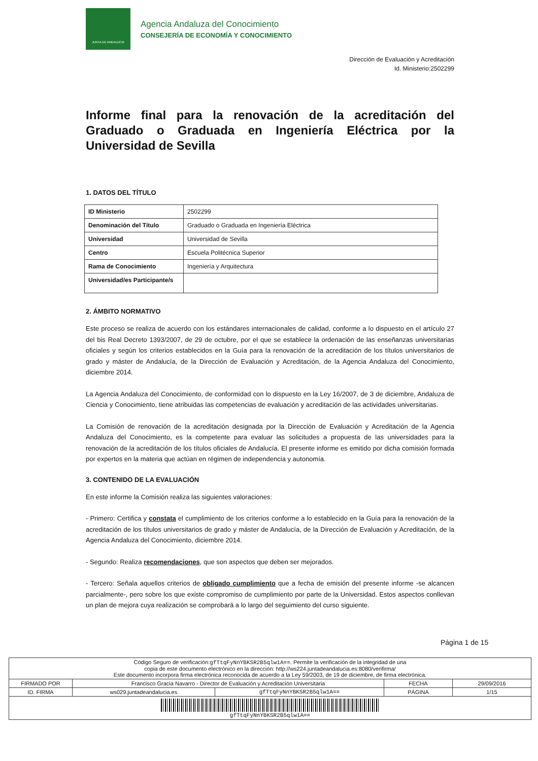JUNTA DE ANDALUCIA
Agencia Andaluza del Conocimiento
CONSEJERÍA DE ECONOMÍA Y CONOCIMIENTO
Dirección de Evaluación y Acreditación
Id. Ministerio:2502299
Informe final para la renovación de la acreditación del Graduado o Graduada en Ingeniería Eléctrica por la Universidad de Sevilla
1. DATOS DEL TÍTULO
| ID Ministerio | 2502299 |
| Denominación del Título | Graduado o Graduada en Ingeniería Eléctrica |
| Universidad | Universidad de Sevilla |
| Centro | Escuela Politécnica Superior |
| Rama de Conocimiento | Ingeniería y Arquitectura |
| Universidad/es Participante/s | |
2. ÁMBITO NORMATIVO
Este proceso se realiza de acuerdo con los estándares internacionales de calidad, conforme a lo dispuesto en el artículo 27 del bis Real Decreto 1393/2007, de 29 de octubre, por el que se establece la ordenación de las enseñanzas universitarias oficiales y según los criterios establecidos en la Guía para la renovación de la acreditación de los títulos universitarios de grado y máster de Andalucía, de la Dirección de Evaluación y Acreditación, de la Agencia Andaluza del Conocimiento, diciembre 2014.
La Agencia Andaluza del Conocimiento, de conformidad con lo dispuesto en la Ley 16/2007, de 3 de diciembre, Andaluza de Ciencia y Conocimiento, tiene atribuidas las competencias de evaluación y acreditación de las actividades universitarias.
La Comisión de renovación de la acreditación designada por la Dirección de Evaluación y Acreditación de la Agencia Andaluza del Conocimiento, es la competente para evaluar las solicitudes a propuesta de las universidades para la renovación de la acreditación de los títulos oficiales de Andalucía. El presente informe es emitido por dicha comisión formada por expertos en la materia que actúan en régimen de independencia y autonomía.
3. CONTENIDO DE LA EVALUACIÓN
En este informe la Comisión realiza las siguientes valoraciones:
- Primero: Certifica y constata el cumplimiento de los criterios conforme a lo establecido en la Guía para la renovación de la acreditación de los títulos universitarios de grado y máster de Andalucía, de la Dirección de Evaluación y Acreditación, de la Agencia Andaluza del Conocimiento, diciembre 2014.
- Segundo: Realiza recomendaciones, que son aspectos que deben ser mejorados.
- Tercero: Señala aquellos criterios de obligado cumplimiento que a fecha de emisión del presente informe -se alcancen parcialmente-, pero sobre los que existe compromiso de cumplimiento por parte de la Universidad. Estos aspectos conllevan un plan de mejora cuya realización se comprobará a lo largo del seguimiento del curso siguiente.
Página 1 de 15
| Código Seguro de verificación: gfTtqFyNnYBKSR2B5qlw1A== . Permite la verificación de la integridad de una copia de este documento electrónico en la dirección: http://ws224.juntadeandalucia.es:8080/verifirma/ Este documento incorpora firma electrónica reconocida de acuerdo a la Ley 59/2003, de 19 de diciembre, de firma electrónica. | | | | |
| FIRMADO POR | Francisco Gracia Navarro - Director de Evaluación y Acreditación Universitaria | | FECHA | 29/09/2016 |
| ID. FIRMA | ws029.juntadeandalucia.es | gfTtqFyNnYBKSR2B5qlw1A== | PÁGINA | 1/15 |
| gfTtqFyNnYBKSR2B5qlw1A== | | | | |